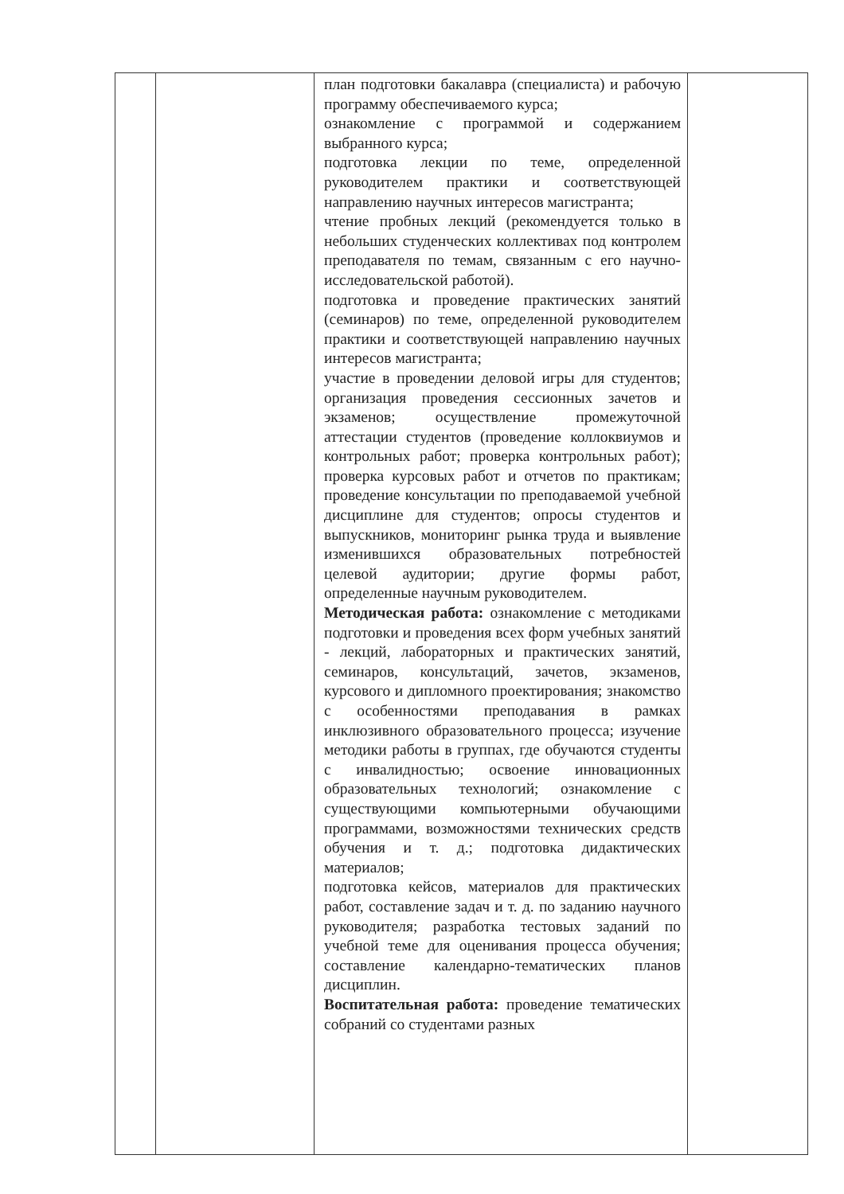| | | план подготовки бакалавра (специалиста) и рабочую программу обеспечиваемого курса; ознакомление с программой и содержанием выбранного курса; подготовка лекции по теме, определенной руководителем практики и соответствующей направлению научных интересов магистранта; чтение пробных лекций (рекомендуется только в небольших студенческих коллективах под контролем преподавателя по темам, связанным с его научно-исследовательской работой). подготовка и проведение практических занятий (семинаров) по теме, определенной руководителем практики и соответствующей направлению научных интересов магистранта; участие в проведении деловой игры для студентов; организация проведения сессионных зачетов и экзаменов; осуществление промежуточной аттестации студентов (проведение коллоквиумов и контрольных работ; проверка контрольных работ); проверка курсовых работ и отчетов по практикам; проведение консультации по преподаваемой учебной дисциплине для студентов; опросы студентов и выпускников, мониторинг рынка труда и выявление изменившихся образовательных потребностей целевой аудитории; другие формы работ, определенные научным руководителем. Методическая работа: ознакомление с методиками подготовки и проведения всех форм учебных занятий - лекций, лабораторных и практических занятий, семинаров, консультаций, зачетов, экзаменов, курсового и дипломного проектирования; знакомство с особенностями преподавания в рамках инклюзивного образовательного процесса; изучение методики работы в группах, где обучаются студенты с инвалидностью; освоение инновационных образовательных технологий; ознакомление с существующими компьютерными обучающими программами, возможностями технических средств обучения и т. д.; подготовка дидактических материалов; подготовка кейсов, материалов для практических работ, составление задач и т. д. по заданию научного руководителя; разработка тестовых заданий по учебной теме для оценивания процесса обучения; составление календарно-тематических планов дисциплин. Воспитательная работа: проведение тематических собраний со студентами разных | |